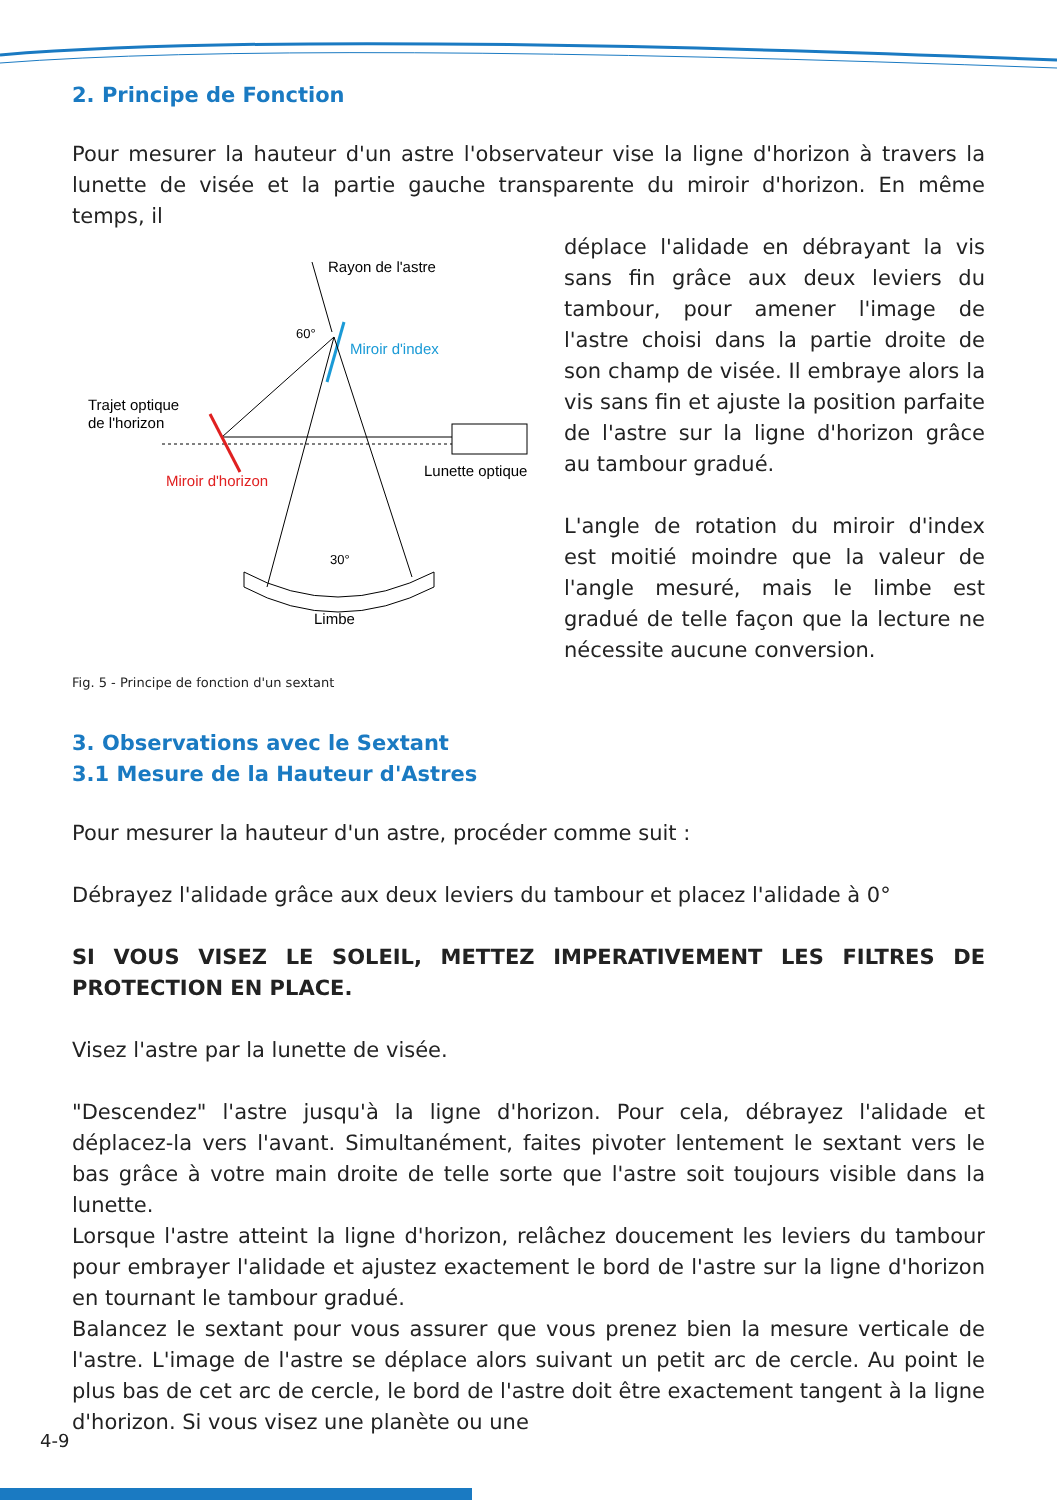2. Principe de Fonction
Pour mesurer la hauteur d'un astre l'observateur vise la ligne d'horizon à travers la lunette de visée et la partie gauche transparente du miroir d'horizon. En même temps, il
Rayon de l'astre
Miroir d'index
60°
Trajet optique
de l'horizon
Miroir d'horizon
Lunette optique
30°
Limbe
Fig. 5 - Principe de fonction d'un sextant
déplace l'alidade en débrayant la vis sans fin grâce aux deux leviers du tambour, pour amener l'image de l'astre choisi dans la partie droite de son champ de visée. Il embraye alors la vis sans fin et ajuste la position parfaite de l'astre sur la ligne d'horizon grâce au tambour gradué.
L'angle de rotation du miroir d'index est moitié moindre que la valeur de l'angle mesuré, mais le limbe est gradué de telle façon que la lecture ne nécessite aucune conversion.
3. Observations avec le Sextant
3.1 Mesure de la Hauteur d'Astres
Pour mesurer la hauteur d'un astre, procéder comme suit :
Débrayez l'alidade grâce aux deux leviers du tambour et placez l'alidade à 0°
SI VOUS VISEZ LE SOLEIL, METTEZ IMPERATIVEMENT LES FILTRES DE PROTECTION EN PLACE.
Visez l'astre par la lunette de visée.
"Descendez" l'astre jusqu'à la ligne d'horizon. Pour cela, débrayez l'alidade et déplacez-la vers l'avant. Simultanément, faites pivoter lentement le sextant vers le bas grâce à votre main droite de telle sorte que l'astre soit toujours visible dans la lunette.
Lorsque l'astre atteint la ligne d'horizon, relâchez doucement les leviers du tambour pour embrayer l'alidade et ajustez exactement le bord de l'astre sur la ligne d'horizon en tournant le tambour gradué.
Balancez le sextant pour vous assurer que vous prenez bien la mesure verticale de l'astre. L'image de l'astre se déplace alors suivant un petit arc de cercle. Au point le plus bas de cet arc de cercle, le bord de l'astre doit être exactement tangent à la ligne d'horizon. Si vous visez une planète ou une
4-9